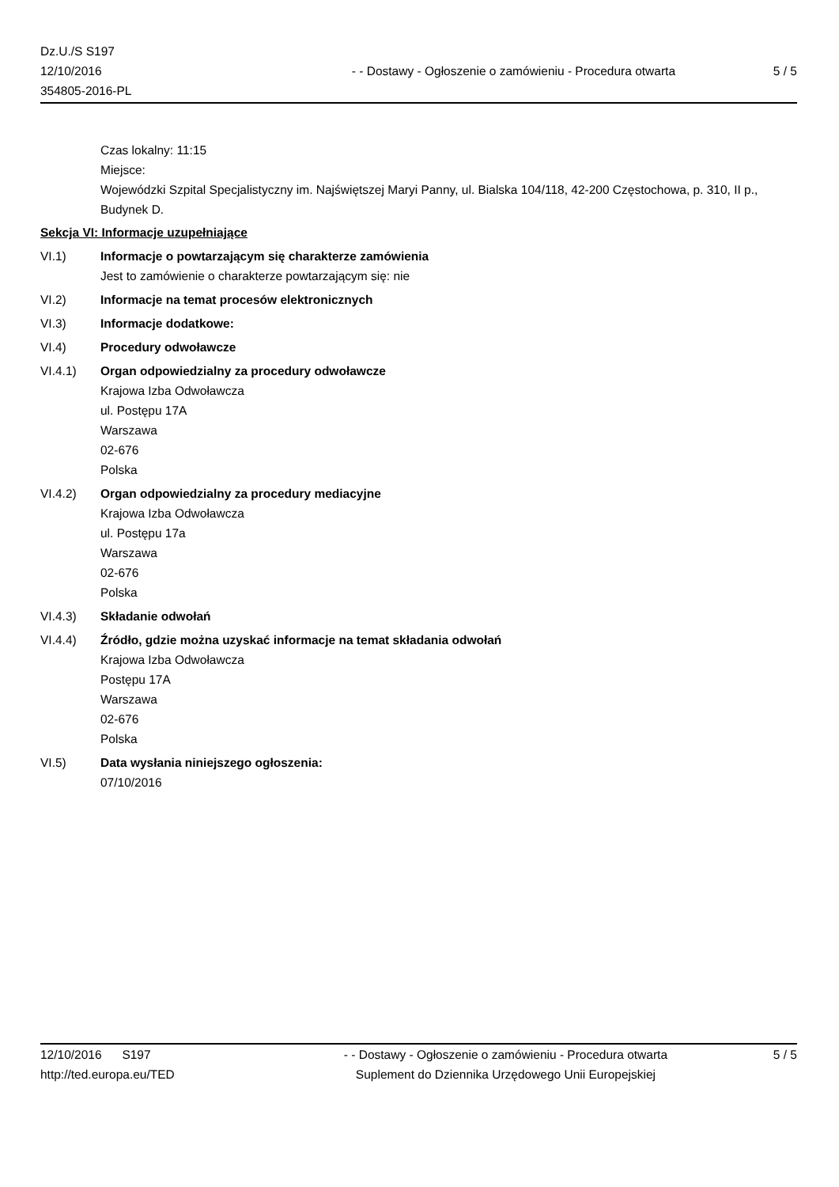Dz.U./S S197
12/10/2016
354805-2016-PL
- - Dostawy - Ogłoszenie o zamówieniu - Procedura otwarta
5 / 5
Czas lokalny: 11:15
Miejsce:
Wojewódzki Szpital Specjalistyczny im. Najświętszej Maryi Panny, ul. Bialska 104/118, 42-200 Częstochowa, p. 310, II p., Budynek D.
Sekcja VI: Informacje uzupełniające
VI.1) Informacje o powtarzającym się charakterze zamówienia
Jest to zamówienie o charakterze powtarzającym się: nie
VI.2) Informacje na temat procesów elektronicznych
VI.3) Informacje dodatkowe:
VI.4) Procedury odwoławcze
VI.4.1) Organ odpowiedzialny za procedury odwoławcze
Krajowa Izba Odwoławcza
ul. Postępu 17A
Warszawa
02-676
Polska
VI.4.2) Organ odpowiedzialny za procedury mediacyjne
Krajowa Izba Odwoławcza
ul. Postępu 17a
Warszawa
02-676
Polska
VI.4.3) Składanie odwołań
VI.4.4) Źródło, gdzie można uzyskać informacje na temat składania odwołań
Krajowa Izba Odwoławcza
Postępu 17A
Warszawa
02-676
Polska
VI.5) Data wysłania niniejszego ogłoszenia:
07/10/2016
12/10/2016 S197
http://ted.europa.eu/TED
- - Dostawy - Ogłoszenie o zamówieniu - Procedura otwarta
Suplement do Dziennika Urzędowego Unii Europejskiej
5 / 5